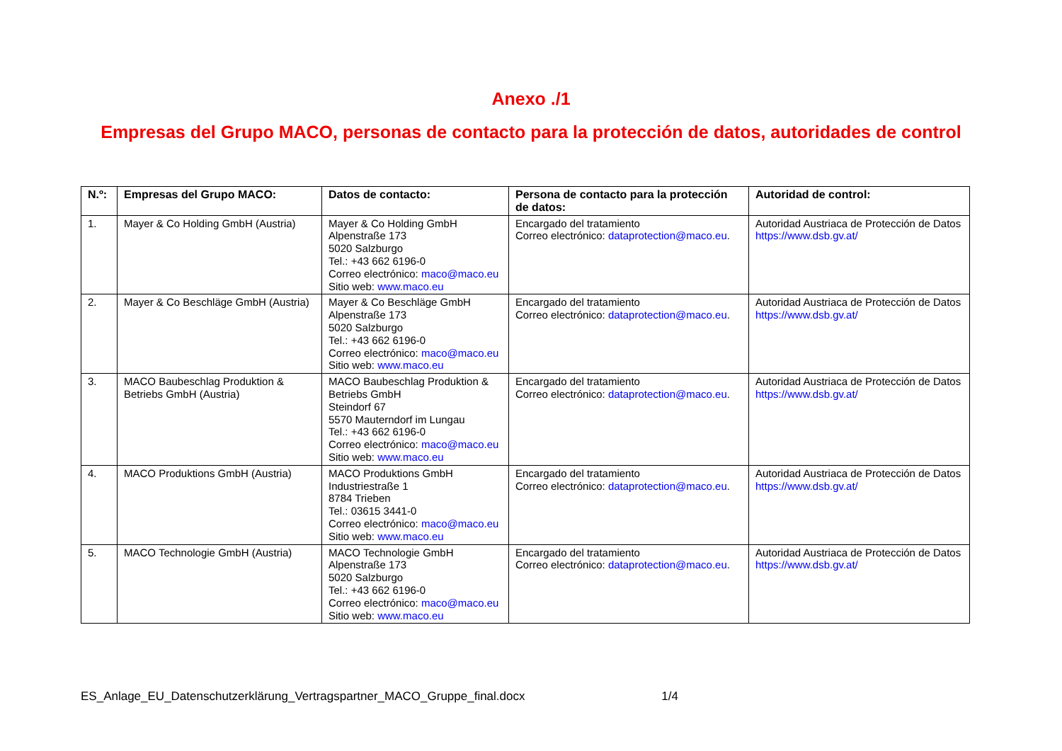Anexo ./1
Empresas del Grupo MACO, personas de contacto para la protección de datos, autoridades de control
| N.º: | Empresas del Grupo MACO: | Datos de contacto: | Persona de contacto para la protección de datos: | Autoridad de control: |
| --- | --- | --- | --- | --- |
| 1. | Mayer & Co Holding GmbH (Austria) | Mayer & Co Holding GmbH Alpenstraße 173 5020 Salzburgo Tel.: +43 662 6196-0 Correo electrónico: maco@maco.eu Sitio web: www.maco.eu | Encargado del tratamiento Correo electrónico: dataprotection@maco.eu . | Autoridad Austriaca de Protección de Datos https://www.dsb.gv.at/ |
| 2. | Mayer & Co Beschläge GmbH (Austria) | Mayer & Co Beschläge GmbH Alpenstraße 173 5020 Salzburgo Tel.: +43 662 6196-0 Correo electrónico: maco@maco.eu Sitio web: www.maco.eu | Encargado del tratamiento Correo electrónico: dataprotection@maco.eu . | Autoridad Austriaca de Protección de Datos https://www.dsb.gv.at/ |
| 3. | MACO Baubeschlag Produktion & Betriebs GmbH (Austria) | MACO Baubeschlag Produktion & Betriebs GmbH Steindorf 67 5570 Mauterndorf im Lungau Tel.: +43 662 6196-0 Correo electrónico: maco@maco.eu Sitio web: www.maco.eu | Encargado del tratamiento Correo electrónico: dataprotection@maco.eu . | Autoridad Austriaca de Protección de Datos https://www.dsb.gv.at/ |
| 4. | MACO Produktions GmbH (Austria) | MACO Produktions GmbH Industriestraße 1 8784 Trieben Tel.: 03615 3441-0 Correo electrónico: maco@maco.eu Sitio web: www.maco.eu | Encargado del tratamiento Correo electrónico: dataprotection@maco.eu . | Autoridad Austriaca de Protección de Datos https://www.dsb.gv.at/ |
| 5. | MACO Technologie GmbH (Austria) | MACO Technologie GmbH Alpenstraße 173 5020 Salzburgo Tel.: +43 662 6196-0 Correo electrónico: maco@maco.eu Sitio web: www.maco.eu | Encargado del tratamiento Correo electrónico: dataprotection@maco.eu . | Autoridad Austriaca de Protección de Datos https://www.dsb.gv.at/ |
ES_Anlage_EU_Datenschutzerklärung_Vertragspartner_MACO_Gruppe_final.docx 1/4